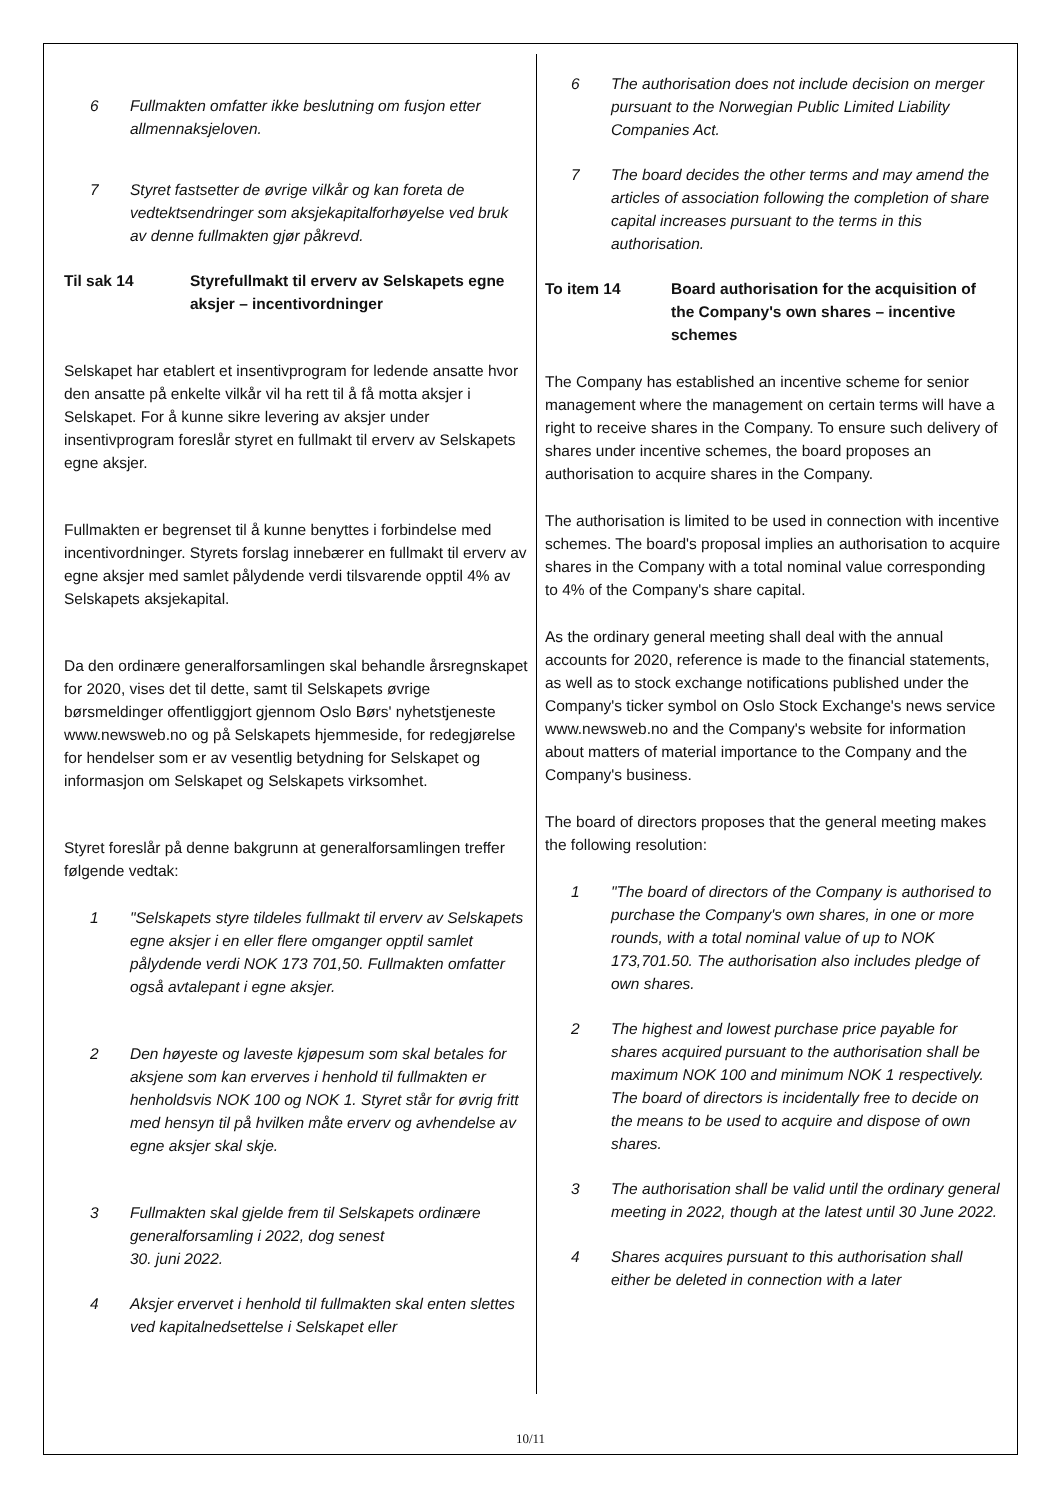6 Fullmakten omfatter ikke beslutning om fusjon etter allmennaksjeloven.
7 Styret fastsetter de øvrige vilkår og kan foreta de vedtektsendringer som aksjekapitalforhøyelse ved bruk av denne fullmakten gjør påkrevd.
Til sak 14 Styrefullmakt til erverv av Selskapets egne aksjer – incentivordninger
Selskapet har etablert et insentivprogram for ledende ansatte hvor den ansatte på enkelte vilkår vil ha rett til å få motta aksjer i Selskapet. For å kunne sikre levering av aksjer under insentivprogram foreslår styret en fullmakt til erverv av Selskapets egne aksjer.
Fullmakten er begrenset til å kunne benyttes i forbindelse med incentivordninger. Styrets forslag innebærer en fullmakt til erverv av egne aksjer med samlet pålydende verdi tilsvarende opptil 4% av Selskapets aksjekapital.
Da den ordinære generalforsamlingen skal behandle årsregnskapet for 2020, vises det til dette, samt til Selskapets øvrige børsmeldinger offentliggjort gjennom Oslo Børs' nyhetstjeneste www.newsweb.no og på Selskapets hjemmeside, for redegjørelse for hendelser som er av vesentlig betydning for Selskapet og informasjon om Selskapet og Selskapets virksomhet.
Styret foreslår på denne bakgrunn at generalforsamlingen treffer følgende vedtak:
1 "Selskapets styre tildeles fullmakt til erverv av Selskapets egne aksjer i en eller flere omganger opptil samlet pålydende verdi NOK 173 701,50. Fullmakten omfatter også avtalepant i egne aksjer.
2 Den høyeste og laveste kjøpesum som skal betales for aksjene som kan erverves i henhold til fullmakten er henholdsvis NOK 100 og NOK 1. Styret står for øvrig fritt med hensyn til på hvilken måte erverv og avhendelse av egne aksjer skal skje.
3 Fullmakten skal gjelde frem til Selskapets ordinære generalforsamling i 2022, dog senest
30. juni 2022.
4 Aksjer ervervet i henhold til fullmakten skal enten slettes ved kapitalnedsettelse i Selskapet eller
6 The authorisation does not include decision on merger pursuant to the Norwegian Public Limited Liability Companies Act.
7 The board decides the other terms and may amend the articles of association following the completion of share capital increases pursuant to the terms in this authorisation.
To item 14 Board authorisation for the acquisition of the Company's own shares – incentive schemes
The Company has established an incentive scheme for senior management where the management on certain terms will have a right to receive shares in the Company. To ensure such delivery of shares under incentive schemes, the board proposes an authorisation to acquire shares in the Company.
The authorisation is limited to be used in connection with incentive schemes. The board's proposal implies an authorisation to acquire shares in the Company with a total nominal value corresponding to 4% of the Company's share capital.
As the ordinary general meeting shall deal with the annual accounts for 2020, reference is made to the financial statements, as well as to stock exchange notifications published under the Company's ticker symbol on Oslo Stock Exchange's news service www.newsweb.no and the Company's website for information about matters of material importance to the Company and the Company's business.
The board of directors proposes that the general meeting makes the following resolution:
1 "The board of directors of the Company is authorised to purchase the Company's own shares, in one or more rounds, with a total nominal value of up to NOK 173,701.50. The authorisation also includes pledge of own shares.
2 The highest and lowest purchase price payable for shares acquired pursuant to the authorisation shall be maximum NOK 100 and minimum NOK 1 respectively. The board of directors is incidentally free to decide on the means to be used to acquire and dispose of own shares.
3 The authorisation shall be valid until the ordinary general meeting in 2022, though at the latest until 30 June 2022.
4 Shares acquires pursuant to this authorisation shall either be deleted in connection with a later
10/11